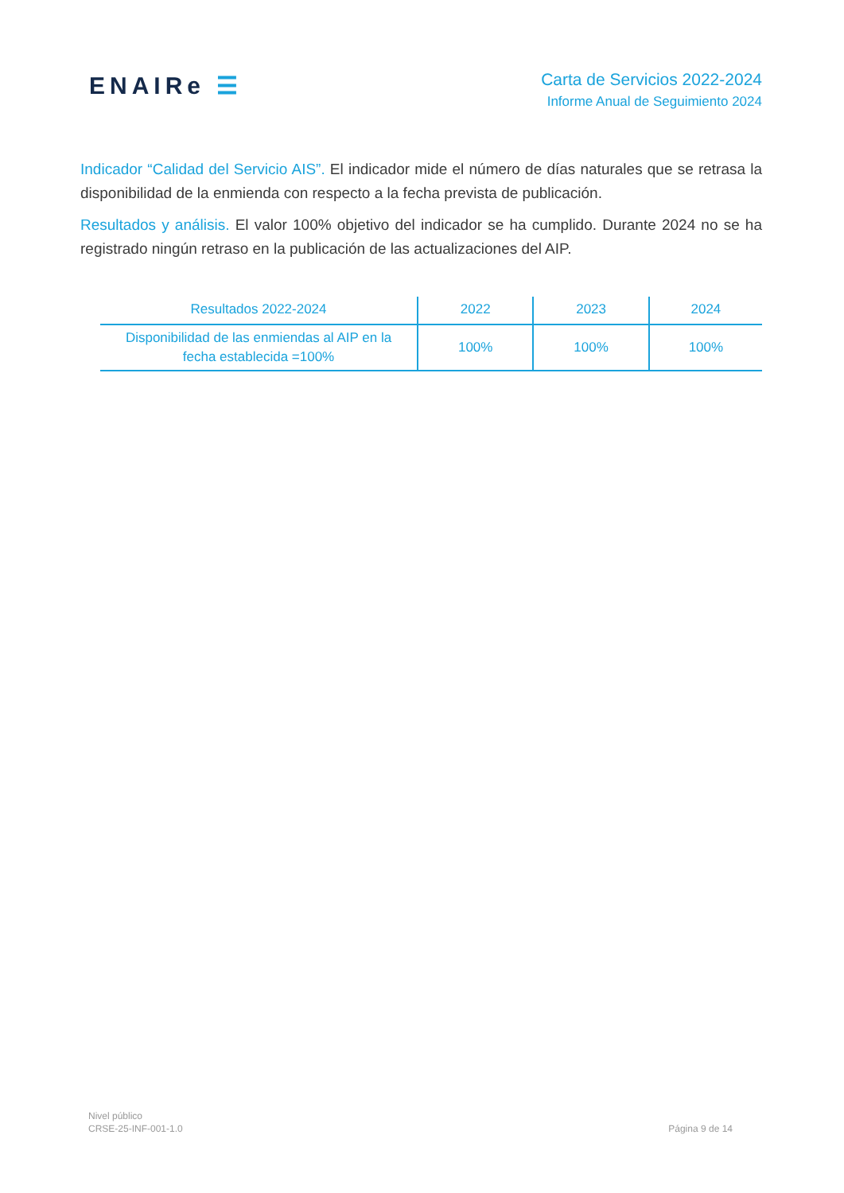ENAIRe ☰
Carta de Servicios 2022-2024
Informe Anual de Seguimiento 2024
Indicador “Calidad del Servicio AIS”. El indicador mide el número de días naturales que se retrasa la disponibilidad de la enmienda con respecto a la fecha prevista de publicación.
Resultados y análisis. El valor 100% objetivo del indicador se ha cumplido. Durante 2024 no se ha registrado ningún retraso en la publicación de las actualizaciones del AIP.
| Resultados 2022-2024 | 2022 | 2023 | 2024 |
| --- | --- | --- | --- |
| Disponibilidad de las enmiendas al AIP en la fecha establecida =100% | 100% | 100% | 100% |
Nivel público
CRSE-25-INF-001-1.0
Página 9 de 14